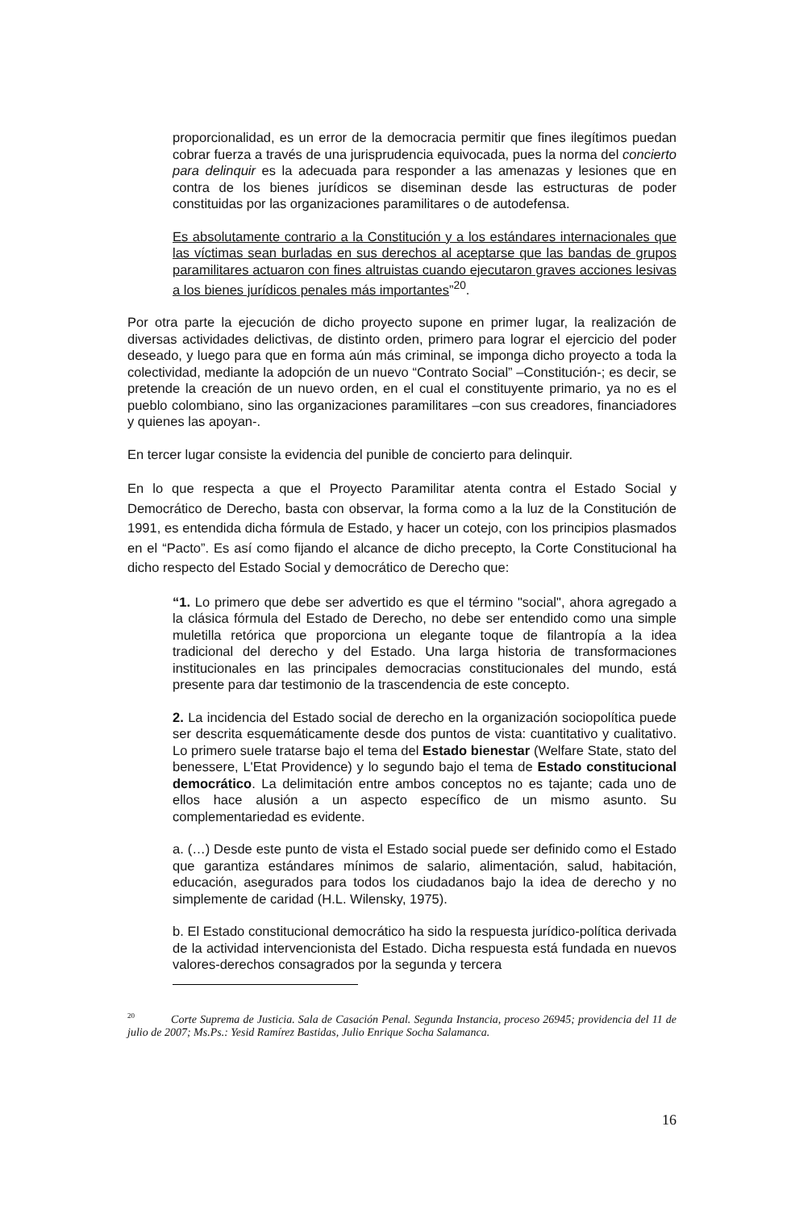proporcionalidad, es un error de la democracia permitir que fines ilegítimos puedan cobrar fuerza a través de una jurisprudencia equivocada, pues la norma del concierto para delinquir es la adecuada para responder a las amenazas y lesiones que en contra de los bienes jurídicos se diseminan desde las estructuras de poder constituidas por las organizaciones paramilitares o de autodefensa.
Es absolutamente contrario a la Constitución y a los estándares internacionales que las víctimas sean burladas en sus derechos al aceptarse que las bandas de grupos paramilitares actuaron con fines altruistas cuando ejecutaron graves acciones lesivas a los bienes jurídicos penales más importantes”<sup>20</sup>.
Por otra parte la ejecución de dicho proyecto supone en primer lugar, la realización de diversas actividades delictivas, de distinto orden, primero para lograr el ejercicio del poder deseado, y luego para que en forma aún más criminal, se imponga dicho proyecto a toda la colectividad, mediante la adopción de un nuevo “Contrato Social” –Constitución-; es decir, se pretende la creación de un nuevo orden, en el cual el constituyente primario, ya no es el pueblo colombiano, sino las organizaciones paramilitares –con sus creadores, financiadores y quienes las apoyan-.
En tercer lugar consiste la evidencia del punible de concierto para delinquir.
En lo que respecta a que el Proyecto Paramilitar atenta contra el Estado Social y Democrático de Derecho, basta con observar, la forma como a la luz de la Constitución de 1991, es entendida dicha fórmula de Estado, y hacer un cotejo, con los principios plasmados en el “Pacto”. Es así como fijando el alcance de dicho precepto, la Corte Constitucional ha dicho respecto del Estado Social y democrático de Derecho que:
“1. Lo primero que debe ser advertido es que el término "social", ahora agregado a la clásica fórmula del Estado de Derecho, no debe ser entendido como una simple muletilla retórica que proporciona un elegante toque de filantropía a la idea tradicional del derecho y del Estado. Una larga historia de transformaciones institucionales en las principales democracias constitucionales del mundo, está presente para dar testimonio de la trascendencia de este concepto.
2. La incidencia del Estado social de derecho en la organización sociopolítica puede ser descrita esquemáticamente desde dos puntos de vista: cuantitativo y cualitativo. Lo primero suele tratarse bajo el tema del Estado bienestar (Welfare State, stato del benessere, L'Etat Providence) y lo segundo bajo el tema de Estado constitucional democrático. La delimitación entre ambos conceptos no es tajante; cada uno de ellos hace alusión a un aspecto específico de un mismo asunto. Su complementariedad es evidente.
a. (…) Desde este punto de vista el Estado social puede ser definido como el Estado que garantiza estándares mínimos de salario, alimentación, salud, habitación, educación, asegurados para todos los ciudadanos bajo la idea de derecho y no simplemente de caridad (H.L. Wilensky, 1975).
b. El Estado constitucional democrático ha sido la respuesta jurídico-política derivada de la actividad intervencionista del Estado. Dicha respuesta está fundada en nuevos valores-derechos consagrados por la segunda y tercera
<sup>20</sup> Corte Suprema de Justicia. Sala de Casación Penal. Segunda Instancia, proceso 26945; providencia del 11 de julio de 2007; Ms.Ps.: Yesid Ramírez Bastidas, Julio Enrique Socha Salamanca.
16